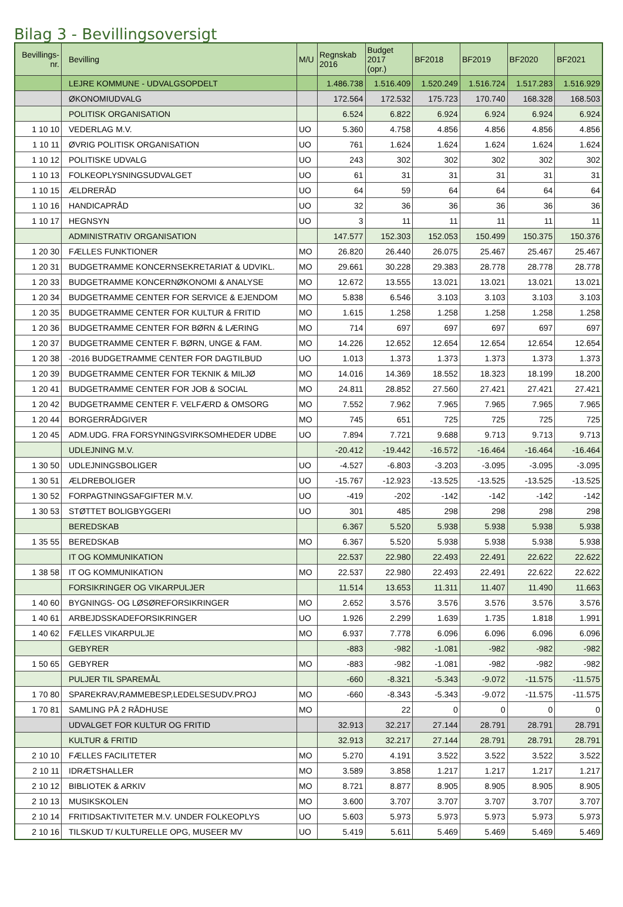Bilag 3 - Bevillingsoversigt
| Bevillings- nr. | Bevilling | M/U | Regnskab 2016 | Budget 2017 (opr.) | BF2018 | BF2019 | BF2020 | BF2021 |
| --- | --- | --- | --- | --- | --- | --- | --- | --- |
| | LEJRE KOMMUNE - UDVALGSOPDELT | | 1.486.738 | 1.516.409 | 1.520.249 | 1.516.724 | 1.517.283 | 1.516.929 |
| | ØKONOMIUDVALG | | 172.564 | 172.532 | 175.723 | 170.740 | 168.328 | 168.503 |
| | POLITISK ORGANISATION | | 6.524 | 6.822 | 6.924 | 6.924 | 6.924 | 6.924 |
| 1 10 10 | VEDERLAG M.V. | UO | 5.360 | 4.758 | 4.856 | 4.856 | 4.856 | 4.856 |
| 1 10 11 | ØVRIG POLITISK ORGANISATION | UO | 761 | 1.624 | 1.624 | 1.624 | 1.624 | 1.624 |
| 1 10 12 | POLITISKE UDVALG | UO | 243 | 302 | 302 | 302 | 302 | 302 |
| 1 10 13 | FOLKEOPLYSNINGSUDVALGET | UO | 61 | 31 | 31 | 31 | 31 | 31 |
| 1 10 15 | ÆLDRERÅD | UO | 64 | 59 | 64 | 64 | 64 | 64 |
| 1 10 16 | HANDICAPRÅD | UO | 32 | 36 | 36 | 36 | 36 | 36 |
| 1 10 17 | HEGNSYN | UO | 3 | 11 | 11 | 11 | 11 | 11 |
| | ADMINISTRATIV ORGANISATION | | 147.577 | 152.303 | 152.053 | 150.499 | 150.375 | 150.376 |
| 1 20 30 | FÆLLES FUNKTIONER | MO | 26.820 | 26.440 | 26.075 | 25.467 | 25.467 | 25.467 |
| 1 20 31 | BUDGETRAMME KONCERNSEKRETARIAT & UDVIKL. | MO | 29.661 | 30.228 | 29.383 | 28.778 | 28.778 | 28.778 |
| 1 20 33 | BUDGETRAMME KONCERNØKONOMI & ANALYSE | MO | 12.672 | 13.555 | 13.021 | 13.021 | 13.021 | 13.021 |
| 1 20 34 | BUDGETRAMME CENTER FOR SERVICE & EJENDOM | MO | 5.838 | 6.546 | 3.103 | 3.103 | 3.103 | 3.103 |
| 1 20 35 | BUDGETRAMME CENTER FOR KULTUR & FRITID | MO | 1.615 | 1.258 | 1.258 | 1.258 | 1.258 | 1.258 |
| 1 20 36 | BUDGETRAMME CENTER FOR BØRN & LÆRING | MO | 714 | 697 | 697 | 697 | 697 | 697 |
| 1 20 37 | BUDGETRAMME CENTER F. BØRN, UNGE & FAM. | MO | 14.226 | 12.652 | 12.654 | 12.654 | 12.654 | 12.654 |
| 1 20 38 | -2016 BUDGETRAMME CENTER FOR DAGTILBUD | UO | 1.013 | 1.373 | 1.373 | 1.373 | 1.373 | 1.373 |
| 1 20 39 | BUDGETRAMME CENTER FOR TEKNIK & MILJØ | MO | 14.016 | 14.369 | 18.552 | 18.323 | 18.199 | 18.200 |
| 1 20 41 | BUDGETRAMME CENTER FOR JOB & SOCIAL | MO | 24.811 | 28.852 | 27.560 | 27.421 | 27.421 | 27.421 |
| 1 20 42 | BUDGETRAMME CENTER F. VELFÆRD & OMSORG | MO | 7.552 | 7.962 | 7.965 | 7.965 | 7.965 | 7.965 |
| 1 20 44 | BORGERRÅDGIVER | MO | 745 | 651 | 725 | 725 | 725 | 725 |
| 1 20 45 | ADM.UDG. FRA FORSYNINGSVIRKSOMHEDER UDBE | UO | 7.894 | 7.721 | 9.688 | 9.713 | 9.713 | 9.713 |
| | UDLEJNING M.V. | | -20.412 | -19.442 | -16.572 | -16.464 | -16.464 | -16.464 |
| 1 30 50 | UDLEJNINGSBOLIGER | UO | -4.527 | -6.803 | -3.203 | -3.095 | -3.095 | -3.095 |
| 1 30 51 | ÆLDREBOLIGER | UO | -15.767 | -12.923 | -13.525 | -13.525 | -13.525 | -13.525 |
| 1 30 52 | FORPAGTNINGSAFGIFTER M.V. | UO | -419 | -202 | -142 | -142 | -142 | -142 |
| 1 30 53 | STØTTET BOLIGBYGGERI | UO | 301 | 485 | 298 | 298 | 298 | 298 |
| | BEREDSKAB | | 6.367 | 5.520 | 5.938 | 5.938 | 5.938 | 5.938 |
| 1 35 55 | BEREDSKAB | MO | 6.367 | 5.520 | 5.938 | 5.938 | 5.938 | 5.938 |
| | IT OG KOMMUNIKATION | | 22.537 | 22.980 | 22.493 | 22.491 | 22.622 | 22.622 |
| 1 38 58 | IT OG KOMMUNIKATION | MO | 22.537 | 22.980 | 22.493 | 22.491 | 22.622 | 22.622 |
| | FORSIKRINGER OG VIKARPULJER | | 11.514 | 13.653 | 11.311 | 11.407 | 11.490 | 11.663 |
| 1 40 60 | BYGNINGS- OG LØSØREFORSIKRINGER | MO | 2.652 | 3.576 | 3.576 | 3.576 | 3.576 | 3.576 |
| 1 40 61 | ARBEJDSSKADEFORSIKRINGER | UO | 1.926 | 2.299 | 1.639 | 1.735 | 1.818 | 1.991 |
| 1 40 62 | FÆLLES VIKARPULJE | MO | 6.937 | 7.778 | 6.096 | 6.096 | 6.096 | 6.096 |
| | GEBYRER | | -883 | -982 | -1.081 | -982 | -982 | -982 |
| 1 50 65 | GEBYRER | MO | -883 | -982 | -1.081 | -982 | -982 | -982 |
| | PULJER TIL SPAREMÅL | | -660 | -8.321 | -5.343 | -9.072 | -11.575 | -11.575 |
| 1 70 80 | SPAREKRAV,RAMMEBESP,LEDELSESUDV.PROJ | MO | -660 | -8.343 | -5.343 | -9.072 | -11.575 | -11.575 |
| 1 70 81 | SAMLING PÅ 2 RÅDHUSE | MO | | 22 | 0 | 0 | 0 | 0 |
| | UDVALGET FOR KULTUR OG FRITID | | 32.913 | 32.217 | 27.144 | 28.791 | 28.791 | 28.791 |
| | KULTUR & FRITID | | 32.913 | 32.217 | 27.144 | 28.791 | 28.791 | 28.791 |
| 2 10 10 | FÆLLES FACILITETER | MO | 5.270 | 4.191 | 3.522 | 3.522 | 3.522 | 3.522 |
| 2 10 11 | IDRÆTSHALLER | MO | 3.589 | 3.858 | 1.217 | 1.217 | 1.217 | 1.217 |
| 2 10 12 | BIBLIOTEK & ARKIV | MO | 8.721 | 8.877 | 8.905 | 8.905 | 8.905 | 8.905 |
| 2 10 13 | MUSIKSKOLEN | MO | 3.600 | 3.707 | 3.707 | 3.707 | 3.707 | 3.707 |
| 2 10 14 | FRITIDSAKTIVITETER M.V. UNDER FOLKEOPLYS | UO | 5.603 | 5.973 | 5.973 | 5.973 | 5.973 | 5.973 |
| 2 10 16 | TILSKUD T/ KULTURELLE OPG, MUSEER MV | UO | 5.419 | 5.611 | 5.469 | 5.469 | 5.469 | 5.469 |